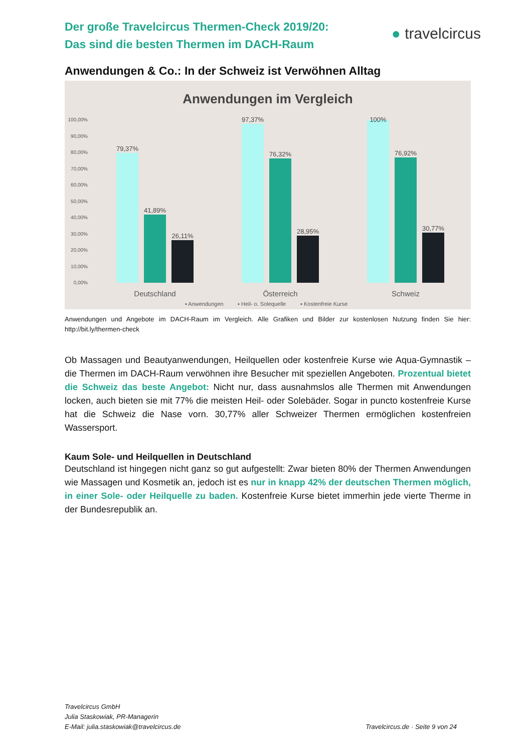Der große Travelcircus Thermen-Check 2019/20:
Das sind die besten Thermen im DACH-Raum
● travelcircus
Anwendungen & Co.: In der Schweiz ist Verwöhnen Alltag
Anwendungen im Vergleich
100,00%
90,00%
80,00%
70,00%
60,00%
50,00%
40,00%
30,00%
20,00%
10,00%
0,00%
79,37%
41,89%
26,11%
97,37%
76,32%
28,95%
100%
76,92%
30,77%
Deutschland
Österreich
Schweiz
▪ Anwendungen
▪ Heil- o. Solequelle
▪ Kostenfreie Kurse
Anwendungen und Angebote im DACH-Raum im Vergleich. Alle Grafiken und Bilder zur kostenlosen Nutzung finden Sie hier: http://bit.ly/thermen-check
Ob Massagen und Beautyanwendungen, Heilquellen oder kostenfreie Kurse wie Aqua-Gymnastik – die Thermen im DACH-Raum verwöhnen ihre Besucher mit speziellen Angeboten. Prozentual bietet die Schweiz das beste Angebot: Nicht nur, dass ausnahmslos alle Thermen mit Anwendungen locken, auch bieten sie mit 77% die meisten Heil- oder Solebäder. Sogar in puncto kostenfreie Kurse hat die Schweiz die Nase vorn. 30,77% aller Schweizer Thermen ermöglichen kostenfreien Wassersport.
Kaum Sole- und Heilquellen in Deutschland
Deutschland ist hingegen nicht ganz so gut aufgestellt: Zwar bieten 80% der Thermen Anwendungen wie Massagen und Kosmetik an, jedoch ist es nur in knapp 42% der deutschen Thermen möglich, in einer Sole- oder Heilquelle zu baden. Kostenfreie Kurse bietet immerhin jede vierte Therme in der Bundesrepublik an.
Travelcircus GmbH
Julia Staskowiak, PR-Managerin
E-Mail: julia.staskowiak@travelcircus.de
Travelcircus.de · Seite 9 von 24